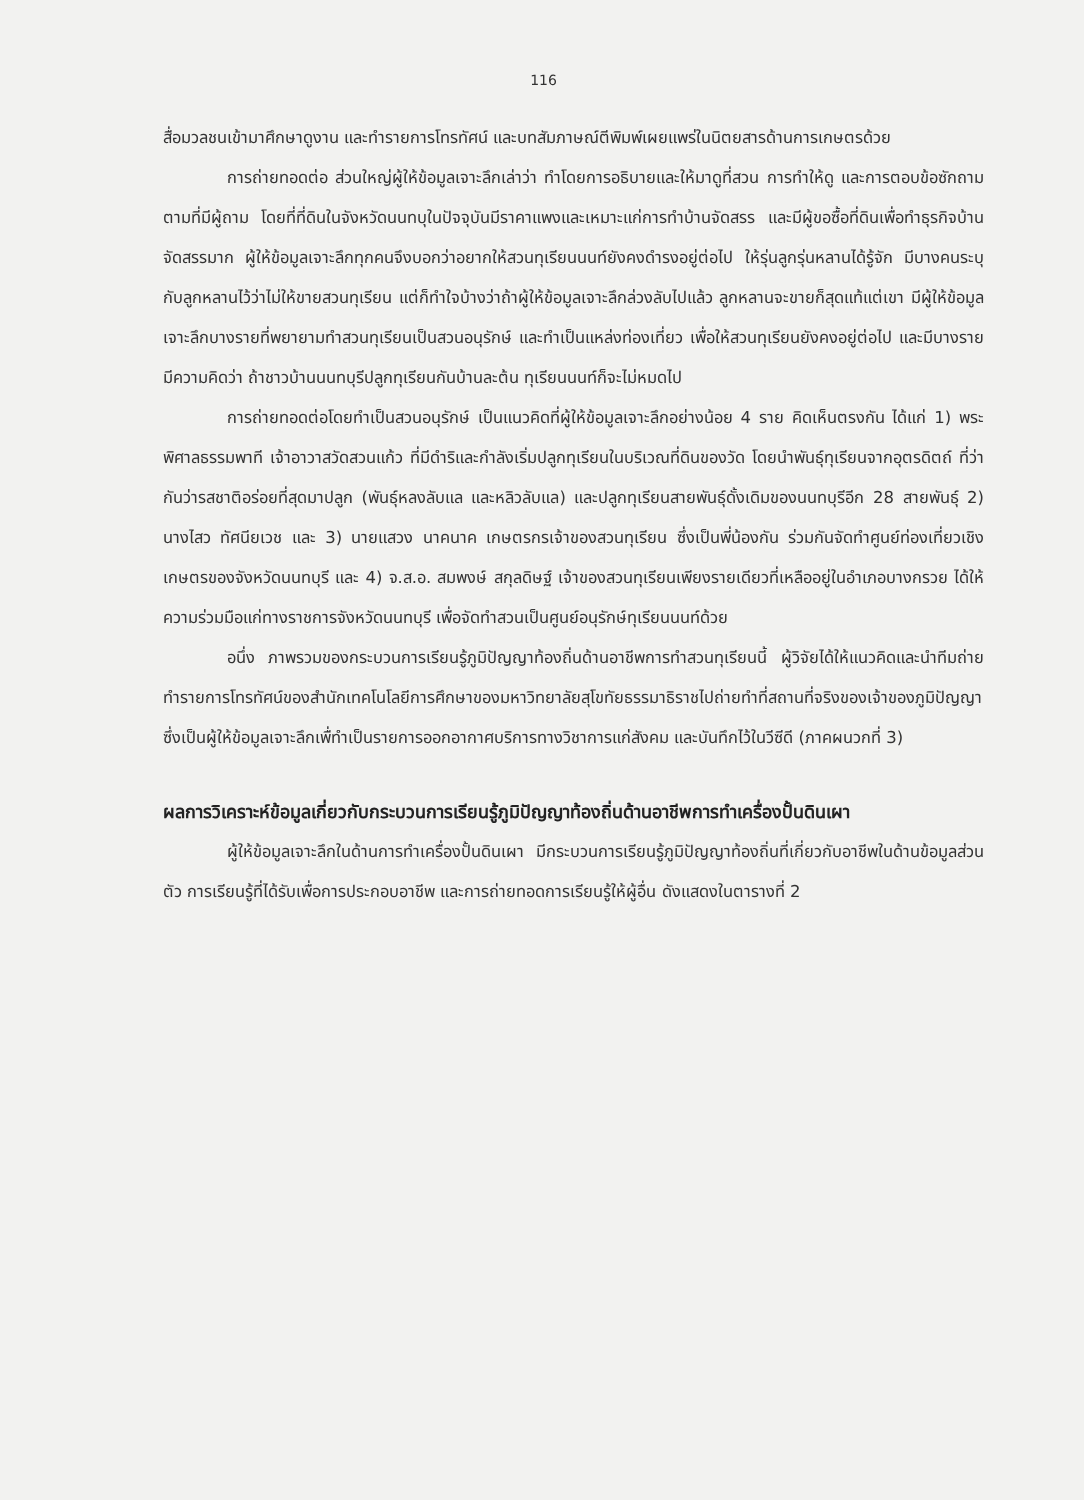116
สื่อมวลชนเข้ามาศึกษาดูงาน และทำรายการโทรทัศน์ และบทสัมภาษณ์ตีพิมพ์เผยแพร่ในนิตยสารด้านการเกษตรด้วย
การถ่ายทอดต่อ ส่วนใหญ่ผู้ให้ข้อมูลเจาะลึกเล่าว่า ทำโดยการอธิบายและให้มาดูที่สวน การทำให้ดู และการตอบข้อซักถามตามที่มีผู้ถาม โดยที่ที่ดินในจังหวัดนนทบุในปัจจุบันมีราคาแพงและเหมาะแก่การทำบ้านจัดสรร และมีผู้ขอซื้อที่ดินเพื่อทำธุรกิจบ้านจัดสรรมาก ผู้ให้ข้อมูลเจาะลึกทุกคนจึงบอกว่าอยากให้สวนทุเรียนนนท์ยังคงดำรงอยู่ต่อไป ให้รุ่นลูกรุ่นหลานได้รู้จัก มีบางคนระบุกับลูกหลานไว้ว่าไม่ให้ขายสวนทุเรียน แต่ก็ทำใจบ้างว่าถ้าผู้ให้ข้อมูลเจาะลึกล่วงลับไปแล้ว ลูกหลานจะขายก็สุดแท้แต่เขา มีผู้ให้ข้อมูลเจาะลึกบางรายที่พยายามทำสวนทุเรียนเป็นสวนอนุรักษ์ และทำเป็นแหล่งท่องเที่ยว เพื่อให้สวนทุเรียนยังคงอยู่ต่อไป และมีบางรายมีความคิดว่า ถ้าชาวบ้านนนทบุรีปลูกทุเรียนกันบ้านละต้น ทุเรียนนนท์ก็จะไม่หมดไป
การถ่ายทอดต่อโดยทำเป็นสวนอนุรักษ์ เป็นแนวคิดที่ผู้ให้ข้อมูลเจาะลึกอย่างน้อย 4 ราย คิดเห็นตรงกัน ได้แก่ 1) พระพิศาลธรรมพาที เจ้าอาวาสวัดสวนแก้ว ที่มีดำริและกำลังเริ่มปลูกทุเรียนในบริเวณที่ดินของวัด โดยนำพันธุ์ทุเรียนจากอุตรดิตถ์ ที่ว่ากันว่ารสชาติอร่อยที่สุดมาปลูก (พันธุ์หลงลับแล และหลิวลับแล) และปลูกทุเรียนสายพันธุ์ดั้งเดิมของนนทบุรีอีก 28 สายพันธุ์ 2) นางไสว ทัศนียเวช และ 3) นายแสวง นาคนาค เกษตรกรเจ้าของสวนทุเรียน ซึ่งเป็นพี่น้องกัน ร่วมกันจัดทำศูนย์ท่องเที่ยวเชิงเกษตรของจังหวัดนนทบุรี และ 4) จ.ส.อ. สมพงษ์ สกุลดิษฐ์ เจ้าของสวนทุเรียนเพียงรายเดียวที่เหลืออยู่ในอำเภอบางกรวย ได้ให้ความร่วมมือแก่ทางราชการจังหวัดนนทบุรี เพื่อจัดทำสวนเป็นศูนย์อนุรักษ์ทุเรียนนนท์ด้วย
อนึ่ง ภาพรวมของกระบวนการเรียนรู้ภูมิปัญญาท้องถิ่นด้านอาชีพการทำสวนทุเรียนนี้ ผู้วิจัยได้ให้แนวคิดและนำทีมถ่ายทำรายการโทรทัศน์ของสำนักเทคโนโลยีการศึกษาของมหาวิทยาลัยสุโขทัยธรรมาธิราชไปถ่ายทำที่สถานที่จริงของเจ้าของภูมิปัญญาซึ่งเป็นผู้ให้ข้อมูลเจาะลึกเพื่ทำเป็นรายการออกอากาศบริการทางวิชาการแก่สังคม และบันทึกไว้ในวีซีดี (ภาคผนวกที่ 3)
ผลการวิเคราะห์ข้อมูลเกี่ยวกับกระบวนการเรียนรู้ภูมิปัญญาท้องถิ่นด้านอาชีพการทำเครื่องปั้นดินเผา
ผู้ให้ข้อมูลเจาะลึกในด้านการทำเครื่องปั้นดินเผา มีกระบวนการเรียนรู้ภูมิปัญญาท้องถิ่นที่เกี่ยวกับอาชีพในด้านข้อมูลส่วนตัว การเรียนรู้ที่ได้รับเพื่อการประกอบอาชีพ และการถ่ายทอดการเรียนรู้ให้ผู้อื่น ดังแสดงในตารางที่ 2